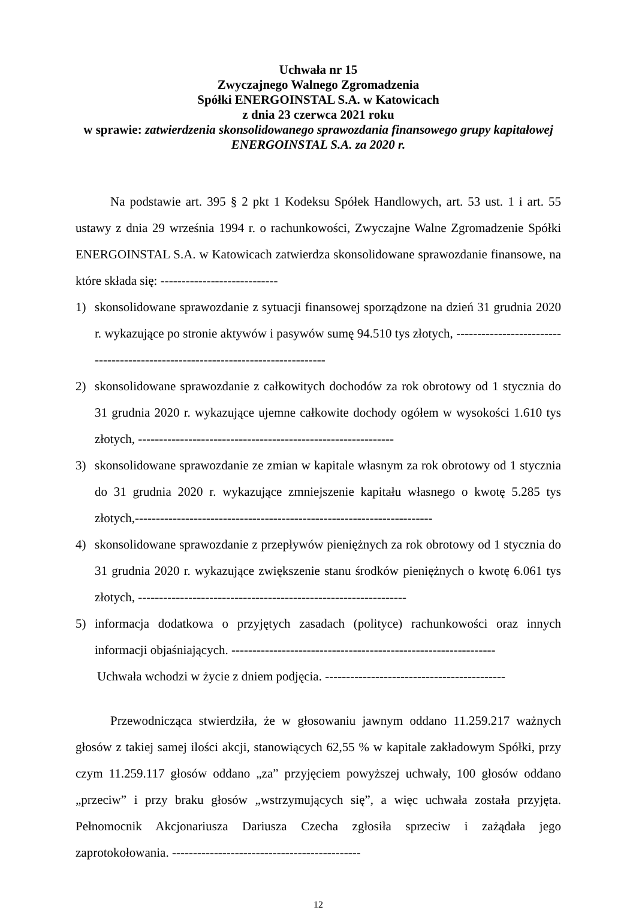Uchwała nr 15
Zwyczajnego Walnego Zgromadzenia
Spółki ENERGOINSTAL S.A. w Katowicach
z dnia 23 czerwca 2021 roku
w sprawie: zatwierdzenia skonsolidowanego sprawozdania finansowego grupy kapitałowej ENERGOINSTAL S.A. za 2020 r.
Na podstawie art. 395 § 2 pkt 1 Kodeksu Spółek Handlowych, art. 53 ust. 1 i art. 55 ustawy z dnia 29 września 1994 r. o rachunkowości, Zwyczajne Walne Zgromadzenie Spółki ENERGOINSTAL S.A. w Katowicach zatwierdza skonsolidowane sprawozdanie finansowe, na które składa się: ----------------------------
1) skonsolidowane sprawozdanie z sytuacji finansowej sporządzone na dzień 31 grudnia 2020 r. wykazujące po stronie aktywów i pasywów sumę 94.510 tys złotych, --------------------------------------------------------------------------------
2) skonsolidowane sprawozdanie z całkowitych dochodów za rok obrotowy od 1 stycznia do 31 grudnia 2020 r. wykazujące ujemne całkowite dochody ogółem w wysokości 1.610 tys złotych, -------------------------------------------------------------
3) skonsolidowane sprawozdanie ze zmian w kapitale własnym za rok obrotowy od 1 stycznia do 31 grudnia 2020 r. wykazujące zmniejszenie kapitału własnego o kwotę 5.285 tys złotych,-----------------------------------------------------------------------
4) skonsolidowane sprawozdanie z przepływów pieniężnych za rok obrotowy od 1 stycznia do 31 grudnia 2020 r. wykazujące zwiększenie stanu środków pieniężnych o kwotę 6.061 tys złotych, ----------------------------------------------------------------
5) informacja dodatkowa o przyjętych zasadach (polityce) rachunkowości oraz innych informacji objaśniających. ---------------------------------------------------------------
Uchwała wchodzi w życie z dniem podjęcia. -------------------------------------------
Przewodnicząca stwierdziła, że w głosowaniu jawnym oddano 11.259.217 ważnych głosów z takiej samej ilości akcji, stanowiących 62,55 % w kapitale zakładowym Spółki, przy czym 11.259.117 głosów oddano „za” przyjęciem powyższej uchwały, 100 głosów oddano „przeciw” i przy braku głosów „wstrzymujących się”, a więc uchwała została przyjęta. Pełnomocnik Akcjonariusza Dariusza Czecha zgłosiła sprzeciw i zażądała jego zaprotokołowania. ---------------------------------------------
12